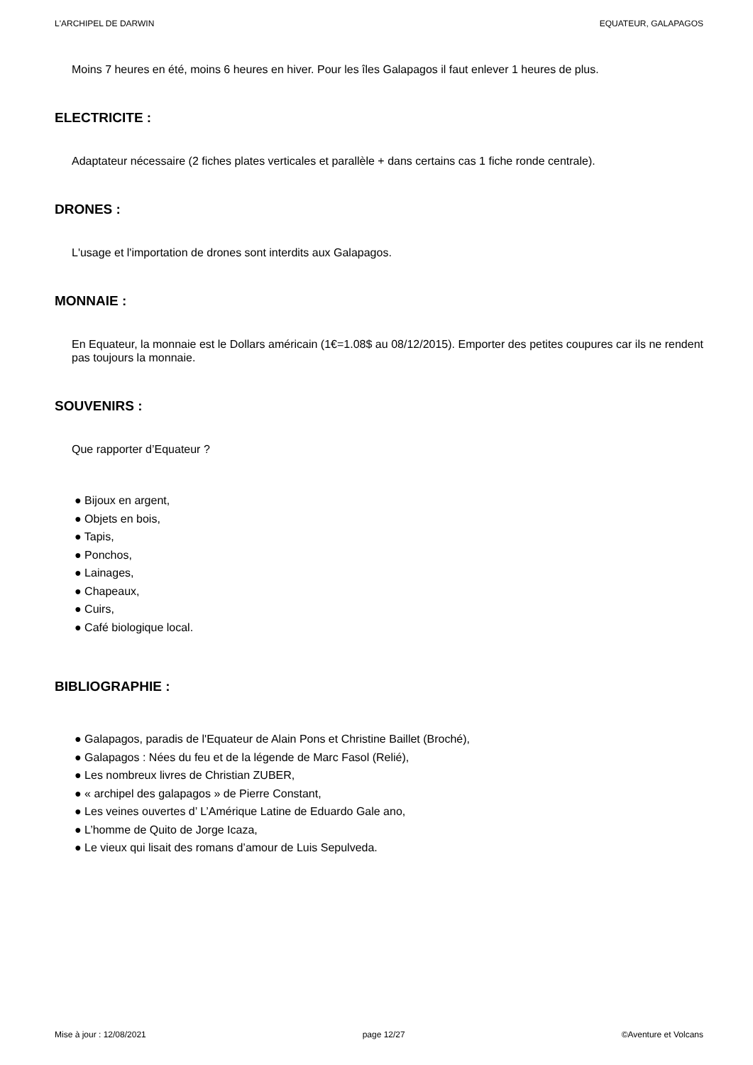L'ARCHIPEL DE DARWIN EQUATEUR, GALAPAGOS
Moins 7 heures en été, moins 6 heures en hiver. Pour les îles Galapagos il faut enlever 1 heures de plus.
ELECTRICITE :
Adaptateur nécessaire (2 fiches plates verticales et parallèle + dans certains cas 1 fiche ronde centrale).
DRONES :
L'usage et l'importation de drones sont interdits aux Galapagos.
MONNAIE :
En Equateur, la monnaie est le Dollars américain (1€=1.08$ au 08/12/2015). Emporter des petites coupures car ils ne rendent pas toujours la monnaie.
SOUVENIRS :
Que rapporter d’Equateur ?
● Bijoux en argent,
● Objets en bois,
● Tapis,
● Ponchos,
● Lainages,
● Chapeaux,
● Cuirs,
● Café biologique local.
BIBLIOGRAPHIE :
● Galapagos, paradis de l'Equateur de Alain Pons et Christine Baillet (Broché),
● Galapagos : Nées du feu et de la légende de Marc Fasol (Relié),
● Les nombreux livres de Christian ZUBER,
● « archipel des galapagos » de Pierre Constant,
● Les veines ouvertes d’ L’Amérique Latine de Eduardo Gale ano,
● L’homme de Quito de Jorge Icaza,
● Le vieux qui lisait des romans d’amour de Luis Sepulveda.
Mise à jour : 12/08/2021 page 12/27 ©Aventure et Volcans